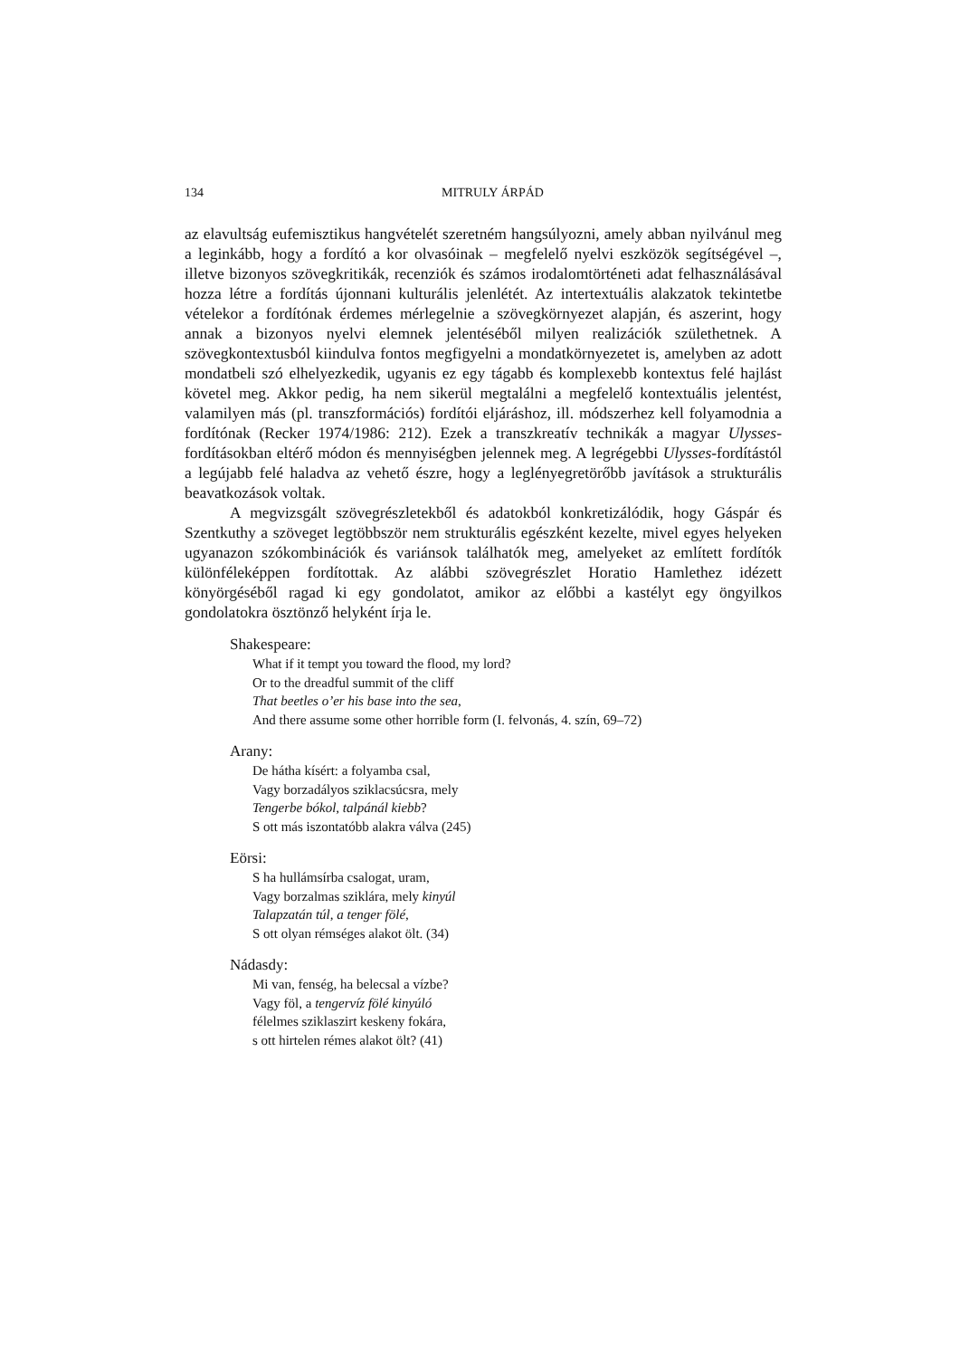134 MITRULY ÁRPÁD
az elavultság eufemisztikus hangvételét szeretném hangsúlyozni, amely abban nyilvánul meg a leginkább, hogy a fordító a kor olvasóinak – megfelelő nyelvi eszközök segítségével –, illetve bizonyos szövegkritikák, recenziók és számos irodalomtörténeti adat felhasználásával hozza létre a fordítás újonnani kulturális jelenlétét. Az intertextuális alakzatok tekintetbe vételekor a fordítónak érdemes mérlegelnie a szövegkörnyezet alapján, és aszerint, hogy annak a bizonyos nyelvi elemnek jelentéséből milyen realizációk születhetnek. A szövegkontextusból kiindulva fontos megfigyelni a mondatkörnyezetet is, amelyben az adott mondatbeli szó elhelyezkedik, ugyanis ez egy tágabb és komplexebb kontextus felé hajlást követel meg. Akkor pedig, ha nem sikerül megtalálni a megfelelő kontextuális jelentést, valamilyen más (pl. transzformációs) fordítói eljáráshoz, ill. módszerhez kell folyamodnia a fordítónak (Recker 1974/1986: 212). Ezek a transzkreatív technikák a magyar Ulysses-fordításokban eltérő módon és mennyiségben jelennek meg. A legrégebbi Ulysses-fordítástól a legújabb felé haladva az vehető észre, hogy a leglényegretörőbb javítások a strukturális beavatkozások voltak.
A megvizsgált szövegrészletekből és adatokból konkretizálódik, hogy Gáspár és Szentkuthy a szöveget legtöbbször nem strukturális egészként kezelte, mivel egyes helyeken ugyanazon szókombinációk és variánsok találhatók meg, amelyeket az említett fordítók különféleképpen fordítottak. Az alábbi szövegrészlet Horatio Hamlethez idézett könyörgéséből ragad ki egy gondolatot, amikor az előbbi a kastélyt egy öngyilkos gondolatokra ösztönző helyként írja le.
Shakespeare:
What if it tempt you toward the flood, my lord?
Or to the dreadful summit of the cliff
That beetles o’er his base into the sea,
And there assume some other horrible form (I. felvonás, 4. szín, 69–72)
Arany:
De hátha kísért: a folyamba csal,
Vagy borzadályos sziklacsúcsra, mely
Tengerbe bókol, talpánál kiebb?
S ott más iszontatóbb alakra válva (245)
Eörsi:
S ha hullámsírba csalogat, uram,
Vagy borzalmas sziklára, mely kinyúl
Talapzatán túl, a tenger fölé,
S ott olyan rémséges alakot ölt. (34)
Nádasdy:
Mi van, fenség, ha belecsal a vízbe?
Vagy föl, a tengervíz fölé kinyúló
félelmes sziklaszirt keskeny fokára,
s ott hirtelen rémes alakot ölt? (41)